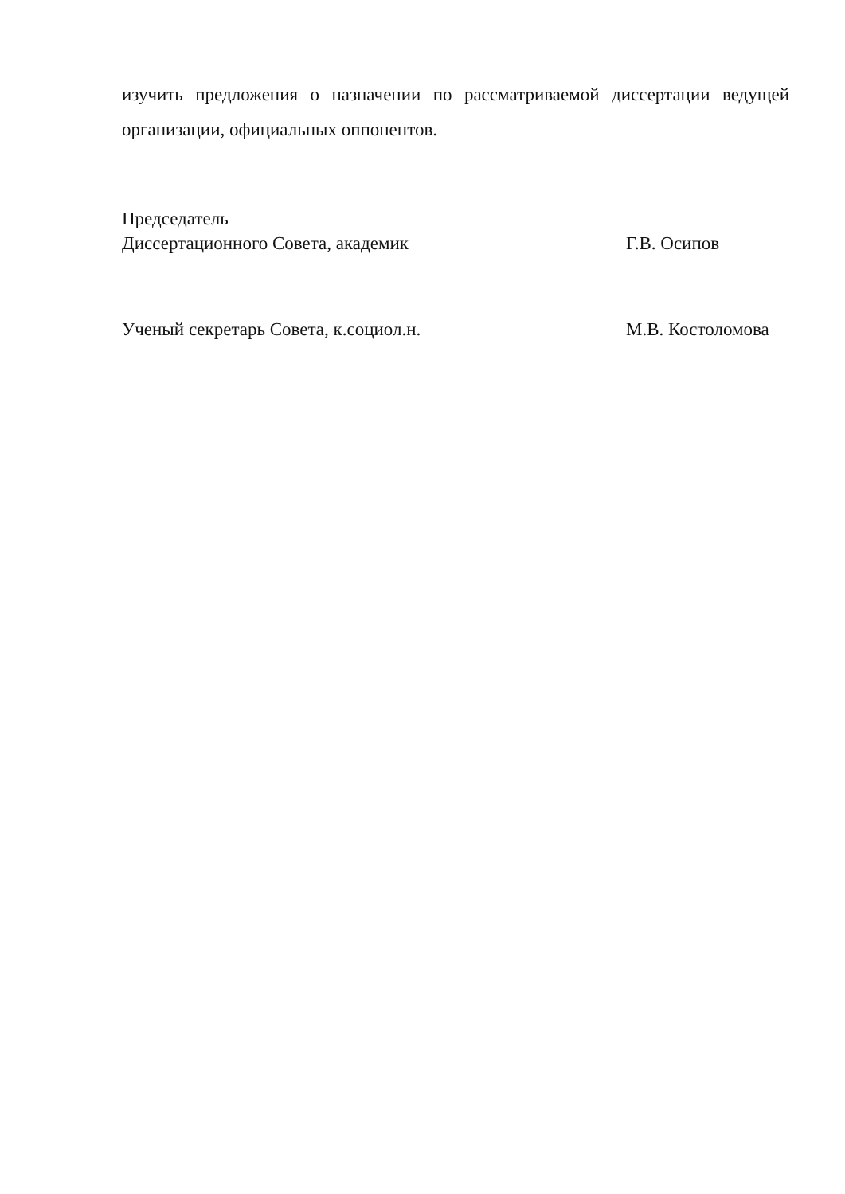изучить предложения о назначении по рассматриваемой диссертации ведущей организации, официальных оппонентов.
Председатель
Диссертационного Совета, академик
Г.В. Осипов
Ученый секретарь Совета, к.социол.н.
М.В. Костоломова